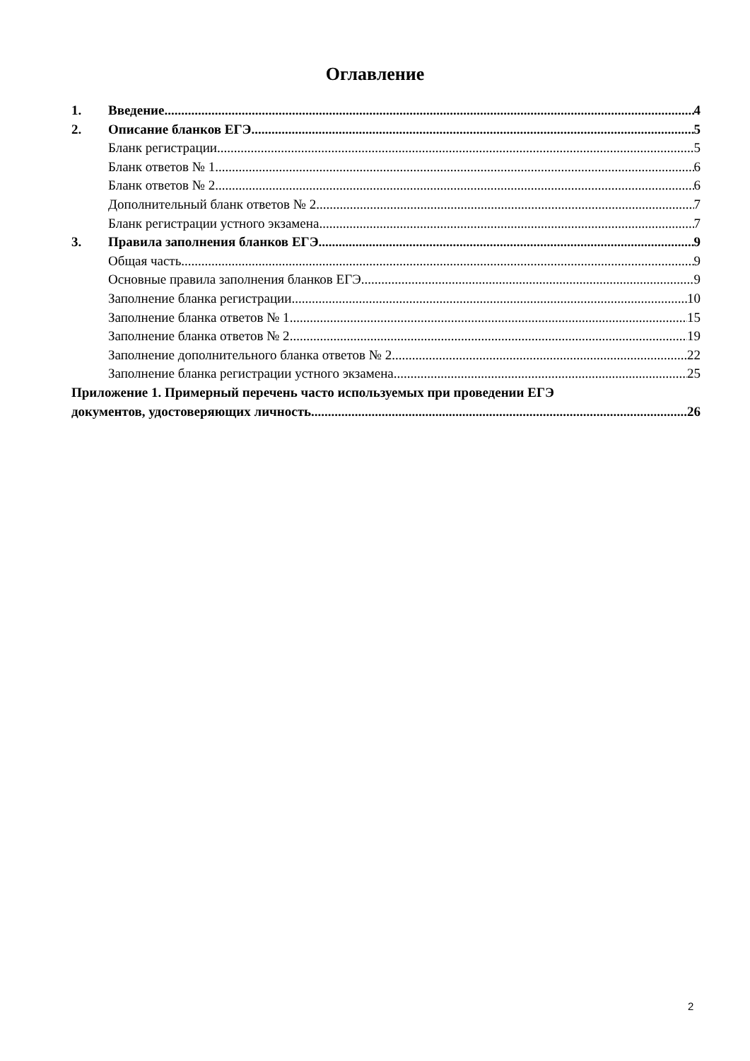Оглавление
1. Введение 4
2. Описание бланков ЕГЭ 5
Бланк регистрации 5
Бланк ответов № 1 6
Бланк ответов № 2 6
Дополнительный бланк ответов № 2 7
Бланк регистрации устного экзамена 7
3. Правила заполнения бланков ЕГЭ 9
Общая часть 9
Основные правила заполнения бланков ЕГЭ 9
Заполнение бланка регистрации 10
Заполнение бланка ответов № 1 15
Заполнение бланка ответов № 2 19
Заполнение дополнительного бланка ответов № 2 22
Заполнение бланка регистрации устного экзамена 25
Приложение 1. Примерный перечень часто используемых при проведении ЕГЭ
документов, удостоверяющих личность 26
2